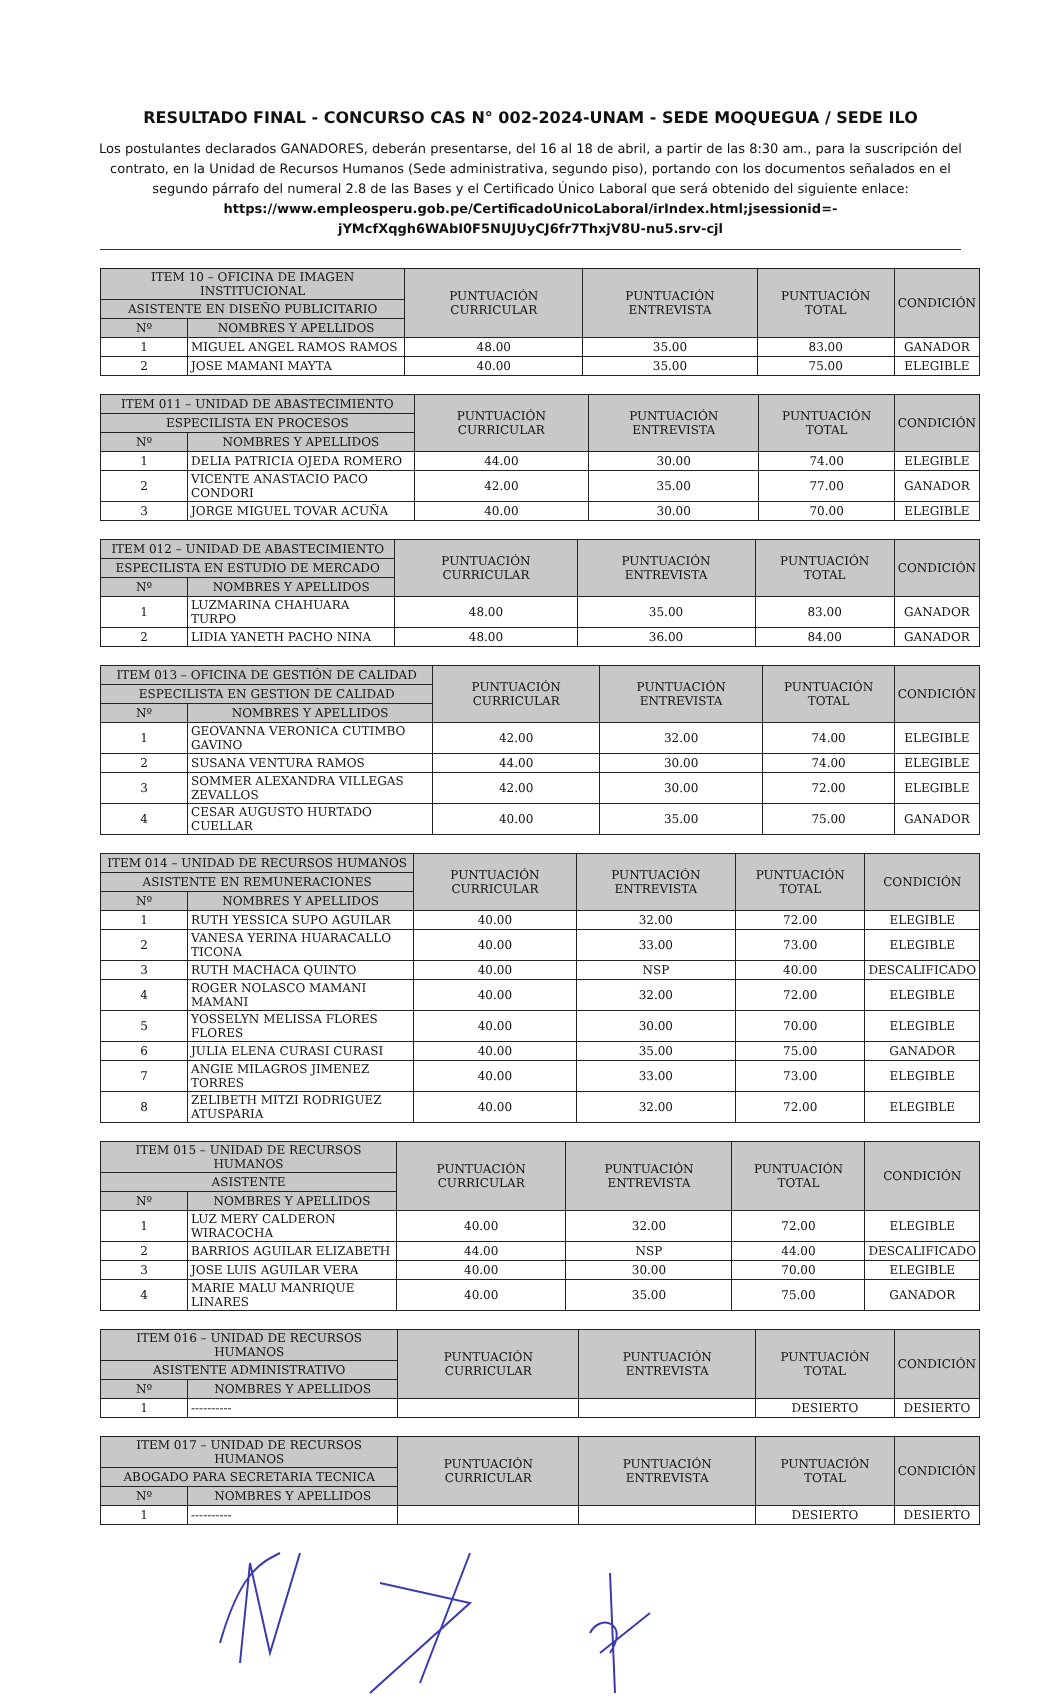RESULTADO FINAL - CONCURSO CAS N° 002-2024-UNAM - SEDE MOQUEGUA / SEDE ILO
Los postulantes declarados GANADORES, deberán presentarse, del 16 al 18 de abril, a partir de las 8:30 am., para la suscripción del contrato, en la Unidad de Recursos Humanos (Sede administrativa, segundo piso), portando con los documentos señalados en el segundo párrafo del numeral 2.8 de las Bases y el Certificado Único Laboral que será obtenido del siguiente enlace: https://www.empleosperu.gob.pe/CertificadoUnicoLaboral/irIndex.html;jsessionid=-jYMcfXqgh6WAbI0F5NUJUyCJ6fr7ThxjV8U-nu5.srv-cjl
| ITEM 10 – OFICINA DE IMAGEN INSTITUCIONAL | | PUNTUACIÓN CURRICULAR | PUNTUACIÓN ENTREVISTA | PUNTUACIÓN TOTAL | CONDICIÓN |
| --- | --- | --- | --- | --- | --- |
| ASISTENTE EN DISEÑO PUBLICITARIO | | | | | |
| Nº | NOMBRES Y APELLIDOS | | | | |
| 1 | MIGUEL ANGEL RAMOS RAMOS | 48.00 | 35.00 | 83.00 | GANADOR |
| 2 | JOSE MAMANI MAYTA | 40.00 | 35.00 | 75.00 | ELEGIBLE |
| ITEM 011 – UNIDAD DE ABASTECIMIENTO | | PUNTUACIÓN CURRICULAR | PUNTUACIÓN ENTREVISTA | PUNTUACIÓN TOTAL | CONDICIÓN |
| --- | --- | --- | --- | --- | --- |
| ESPECILISTA EN PROCESOS | | | | | |
| Nº | NOMBRES Y APELLIDOS | | | | |
| 1 | DELIA PATRICIA OJEDA ROMERO | 44.00 | 30.00 | 74.00 | ELEGIBLE |
| 2 | VICENTE ANASTACIO PACO CONDORI | 42.00 | 35.00 | 77.00 | GANADOR |
| 3 | JORGE MIGUEL TOVAR ACUÑA | 40.00 | 30.00 | 70.00 | ELEGIBLE |
| ITEM 012 – UNIDAD DE ABASTECIMIENTO | | PUNTUACIÓN CURRICULAR | PUNTUACIÓN ENTREVISTA | PUNTUACIÓN TOTAL | CONDICIÓN |
| --- | --- | --- | --- | --- | --- |
| ESPECILISTA EN ESTUDIO DE MERCADO | | | | | |
| Nº | NOMBRES Y APELLIDOS | | | | |
| 1 | LUZMARINA CHAHUARA TURPO | 48.00 | 35.00 | 83.00 | GANADOR |
| 2 | LIDIA YANETH PACHO NINA | 48.00 | 36.00 | 84.00 | GANADOR |
| ITEM 013 – OFICINA DE GESTIÓN DE CALIDAD | | PUNTUACIÓN CURRICULAR | PUNTUACIÓN ENTREVISTA | PUNTUACIÓN TOTAL | CONDICIÓN |
| --- | --- | --- | --- | --- | --- |
| ESPECILISTA EN GESTION DE CALIDAD | | | | | |
| Nº | NOMBRES Y APELLIDOS | | | | |
| 1 | GEOVANNA VERONICA CUTIMBO GAVINO | 42.00 | 32.00 | 74.00 | ELEGIBLE |
| 2 | SUSANA VENTURA RAMOS | 44.00 | 30.00 | 74.00 | ELEGIBLE |
| 3 | SOMMER ALEXANDRA VILLEGAS ZEVALLOS | 42.00 | 30.00 | 72.00 | ELEGIBLE |
| 4 | CESAR AUGUSTO HURTADO CUELLAR | 40.00 | 35.00 | 75.00 | GANADOR |
| ITEM 014 – UNIDAD DE RECURSOS HUMANOS | | PUNTUACIÓN CURRICULAR | PUNTUACIÓN ENTREVISTA | PUNTUACIÓN TOTAL | CONDICIÓN |
| --- | --- | --- | --- | --- | --- |
| ASISTENTE EN REMUNERACIONES | | | | | |
| Nº | NOMBRES Y APELLIDOS | | | | |
| 1 | RUTH YESSICA SUPO AGUILAR | 40.00 | 32.00 | 72.00 | ELEGIBLE |
| 2 | VANESA YERINA HUARACALLO TICONA | 40.00 | 33.00 | 73.00 | ELEGIBLE |
| 3 | RUTH MACHACA QUINTO | 40.00 | NSP | 40.00 | DESCALIFICADO |
| 4 | ROGER NOLASCO MAMANI MAMANI | 40.00 | 32.00 | 72.00 | ELEGIBLE |
| 5 | YOSSELYN MELISSA FLORES FLORES | 40.00 | 30.00 | 70.00 | ELEGIBLE |
| 6 | JULIA ELENA CURASI CURASI | 40.00 | 35.00 | 75.00 | GANADOR |
| 7 | ANGIE MILAGROS JIMENEZ TORRES | 40.00 | 33.00 | 73.00 | ELEGIBLE |
| 8 | ZELIBETH MITZI RODRIGUEZ ATUSPARIA | 40.00 | 32.00 | 72.00 | ELEGIBLE |
| ITEM 015 – UNIDAD DE RECURSOS HUMANOS | | PUNTUACIÓN CURRICULAR | PUNTUACIÓN ENTREVISTA | PUNTUACIÓN TOTAL | CONDICIÓN |
| --- | --- | --- | --- | --- | --- |
| ASISTENTE | | | | | |
| Nº | NOMBRES Y APELLIDOS | | | | |
| 1 | LUZ MERY CALDERON WIRACOCHA | 40.00 | 32.00 | 72.00 | ELEGIBLE |
| 2 | BARRIOS AGUILAR ELIZABETH | 44.00 | NSP | 44.00 | DESCALIFICADO |
| 3 | JOSE LUIS AGUILAR VERA | 40.00 | 30.00 | 70.00 | ELEGIBLE |
| 4 | MARIE MALU MANRIQUE LINARES | 40.00 | 35.00 | 75.00 | GANADOR |
| ITEM 016 – UNIDAD DE RECURSOS HUMANOS | | PUNTUACIÓN CURRICULAR | PUNTUACIÓN ENTREVISTA | PUNTUACIÓN TOTAL | CONDICIÓN |
| --- | --- | --- | --- | --- | --- |
| ASISTENTE ADMINISTRATIVO | | | | | |
| Nº | NOMBRES Y APELLIDOS | | | | |
| 1 | ---------- | | | DESIERTO | DESIERTO |
| ITEM 017 – UNIDAD DE RECURSOS HUMANOS | | PUNTUACIÓN CURRICULAR | PUNTUACIÓN ENTREVISTA | PUNTUACIÓN TOTAL | CONDICIÓN |
| --- | --- | --- | --- | --- | --- |
| ABOGADO PARA SECRETARIA TECNICA | | | | | |
| Nº | NOMBRES Y APELLIDOS | | | | |
| 1 | ---------- | | | DESIERTO | DESIERTO |